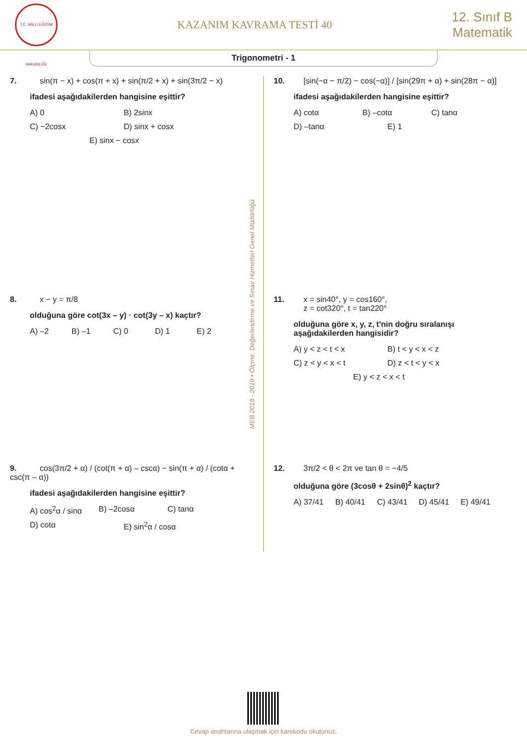T.C. MİLLİ EĞİTİM BAKANLIĞI
KAZANIM KAVRAMA TESTİ 40
12. Sınıf B
Matematik
Trigonometri - 1
7. sin(π − x) + cos(π + x) + sin(π/2 + x) + sin(3π/2 − x)
ifadesi aşağıdakilerden hangisine eşittir?
A) 0 B) 2sinx C) −2cosx D) sinx + cosx E) sinx − cosx
8. x − y = π/8
olduğuna göre cot(3x – y) · cot(3y – x) kaçtır?
A) –2 B) –1 C) 0 D) 1 E) 2
9. cos(3π/2 + α) / (cot(π + α) – cscα) − sin(π + α) / (cotα + csc(π – α))
ifadesi aşağıdakilerden hangisine eşittir?
A) cos<sup>2</sup>α / sinα B) –2cosα C) tanα D) cotα E) sin<sup>2</sup>α / cosα
MEB 2018 - 2019 • Ölçme, Değerlendirme ve Sınav Hizmetleri Genel Müdürlüğü
10. [sin(−α − π/2) − cos(−α)] / [sin(29π + α) + sin(28π − α)]
ifadesi aşağıdakilerden hangisine eşittir?
A) cotα B) –cotα C) tanα D) –tanα E) 1
11. x = sin40°, y = cos160°,
z = cot320°, t = tan220°
olduğuna göre x, y, z, t'nin doğru sıralanışı aşağıdakilerden hangisidir?
A) y < z < t < x B) t < y < x < z C) z < y < x < t D) z < t < y < x E) y < z < x < t
12. 3π/2 < θ < 2π ve tan θ = −4/5
olduğuna göre (3cosθ + 2sinθ)<sup>2</sup> kaçtır?
A) 37/41 B) 40/41 C) 43/41 D) 45/41 E) 49/41
Cevap anahtarına ulaşmak için karekodu okutunuz.